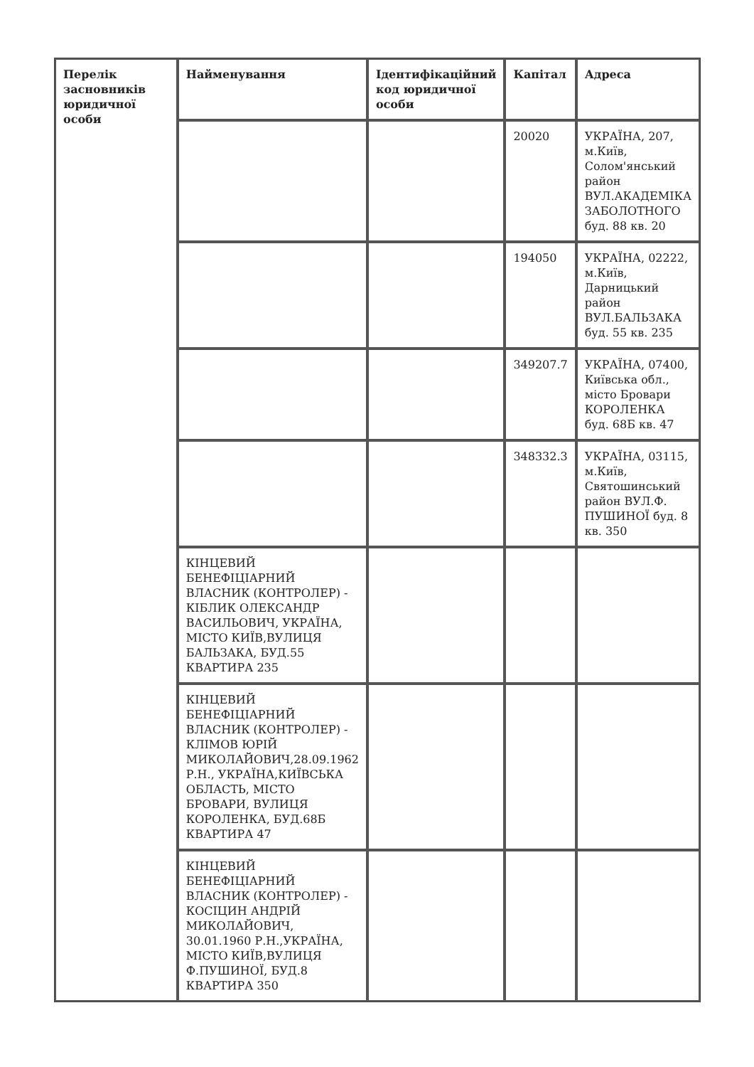| Перелік засновників юридичної особи | Найменування | Ідентифікаційний код юридичної особи | Капітал | Адреса |
| --- | --- | --- | --- | --- |
| | | | 20020 | УКРАЇНА, 207, м.Київ, Солом'янський район ВУЛ.АКАДЕМІКА ЗАБОЛОТНОГО буд. 88 кв. 20 |
| | | | 194050 | УКРАЇНА, 02222, м.Київ, Дарницький район ВУЛ.БАЛЬЗАКА буд. 55 кв. 235 |
| | | | 349207.7 | УКРАЇНА, 07400, Київська обл., місто Бровари КОРОЛЕНКА буд. 68Б кв. 47 |
| | | | 348332.3 | УКРАЇНА, 03115, м.Київ, Святошинський район ВУЛ.Ф. ПУШИНОЇ буд. 8 кв. 350 |
| | КІНЦЕВИЙ БЕНЕФІЦІАРНИЙ ВЛАСНИК (КОНТРОЛЕР) - КІБЛИК ОЛЕКСАНДР ВАСИЛЬОВИЧ, УКРАЇНА, МІСТО КИЇВ,ВУЛИЦЯ БАЛЬЗАКА, БУД.55 КВАРТИРА 235 | | | |
| | КІНЦЕВИЙ БЕНЕФІЦІАРНИЙ ВЛАСНИК (КОНТРОЛЕР) - КЛІМОВ ЮРІЙ МИКОЛАЙОВИЧ,28.09.1962 Р.Н., УКРАЇНА,КИЇВСЬКА ОБЛАСТЬ, МІСТО БРОВАРИ, ВУЛИЦЯ КОРОЛЕНКА, БУД.68Б КВАРТИРА 47 | | | |
| | КІНЦЕВИЙ БЕНЕФІЦІАРНИЙ ВЛАСНИК (КОНТРОЛЕР) - КОСІЦИН АНДРІЙ МИКОЛАЙОВИЧ, 30.01.1960 Р.Н.,УКРАЇНА, МІСТО КИЇВ,ВУЛИЦЯ Ф.ПУШИНОЇ, БУД.8 КВАРТИРА 350 | | | |